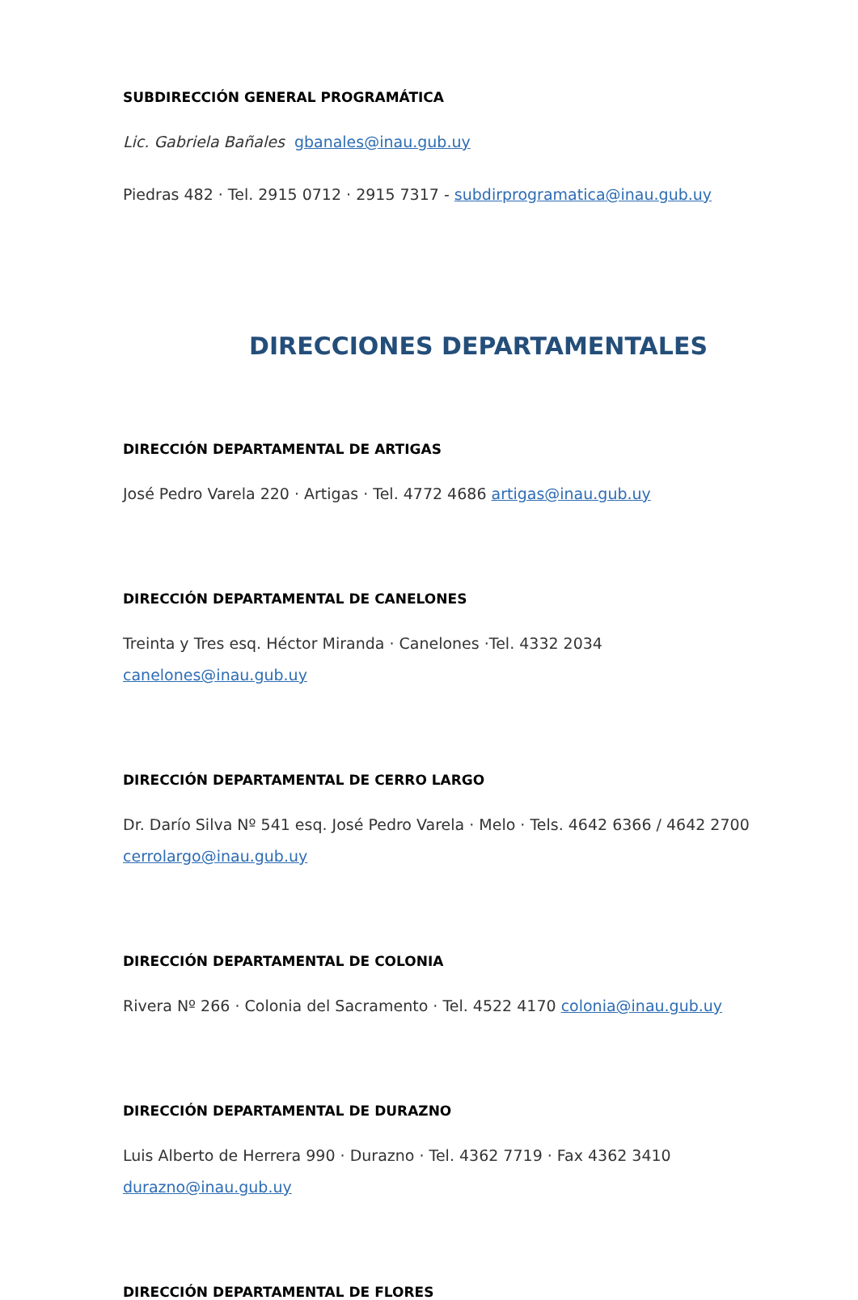SUBDIRECCIÓN GENERAL PROGRAMÁTICA
Lic. Gabriela Bañales gbanales@inau.gub.uy
Piedras 482 · Tel. 2915 0712 · 2915 7317 - subdirprogramatica@inau.gub.uy
DIRECCIONES DEPARTAMENTALES
DIRECCIÓN DEPARTAMENTAL DE ARTIGAS
José Pedro Varela 220 · Artigas · Tel. 4772 4686 artigas@inau.gub.uy
DIRECCIÓN DEPARTAMENTAL DE CANELONES
Treinta y Tres esq. Héctor Miranda · Canelones ·Tel. 4332 2034
canelones@inau.gub.uy
DIRECCIÓN DEPARTAMENTAL DE CERRO LARGO
Dr. Darío Silva Nº 541 esq. José Pedro Varela · Melo · Tels. 4642 6366 / 4642 2700 cerrolargo@inau.gub.uy
DIRECCIÓN DEPARTAMENTAL DE COLONIA
Rivera Nº 266 · Colonia del Sacramento · Tel. 4522 4170 colonia@inau.gub.uy
DIRECCIÓN DEPARTAMENTAL DE DURAZNO
Luis Alberto de Herrera 990 · Durazno · Tel. 4362 7719 · Fax 4362 3410
durazno@inau.gub.uy
DIRECCIÓN DEPARTAMENTAL DE FLORES